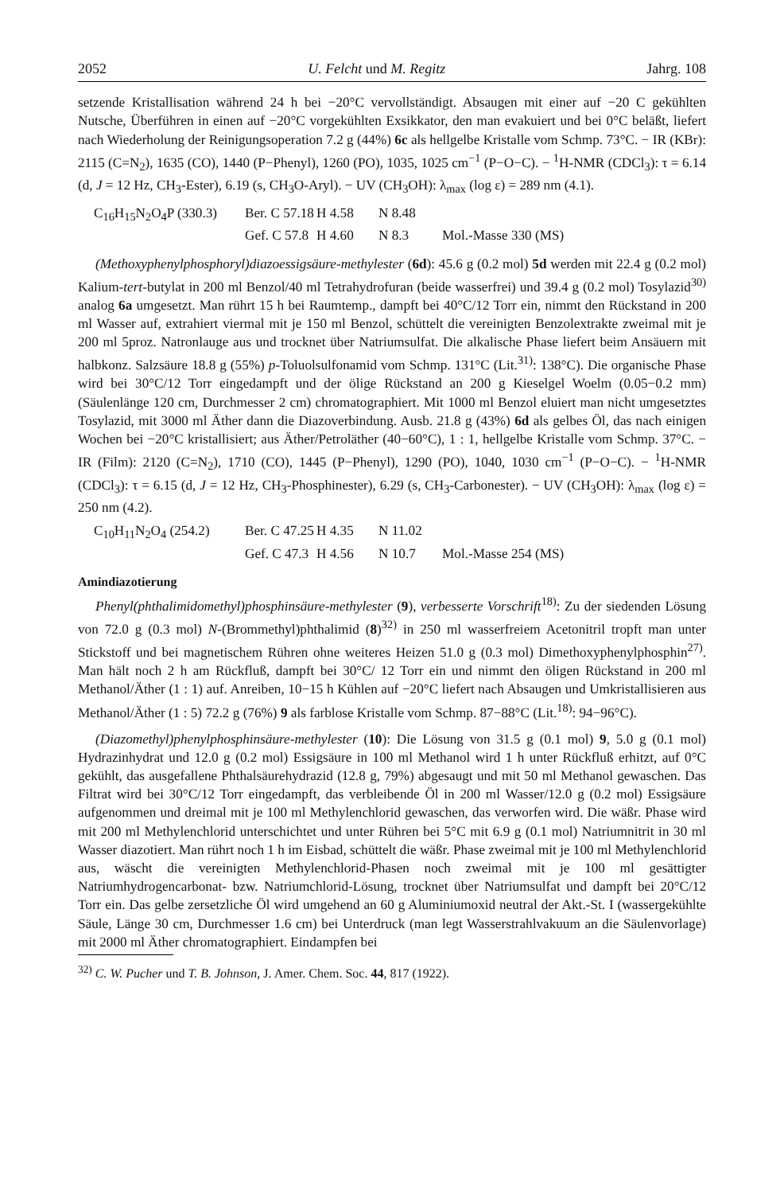2052 U. Felcht und M. Regitz Jahrg. 108
setzende Kristallisation während 24 h bei −20°C vervollständigt. Absaugen mit einer auf −20 C gekühlten Nutsche, Überführen in einen auf −20°C vorgekühlten Exsikkator, den man evakuiert und bei 0°C beläßt, liefert nach Wiederholung der Reinigungsoperation 7.2 g (44%) 6c als hellgelbe Kristalle vom Schmp. 73°C. − IR (KBr): 2115 (C=N<sub>2</sub>), 1635 (CO), 1440 (P−Phenyl), 1260 (PO), 1035, 1025 cm<sup>−1</sup> (P−O−C). − <sup>1</sup>H-NMR (CDCl<sub>3</sub>): τ = 6.14 (d, J = 12 Hz, CH<sub>3</sub>-Ester), 6.19 (s, CH<sub>3</sub>O-Aryl). − UV (CH<sub>3</sub>OH): λ<sub>max</sub> (log ε) = 289 nm (4.1).
C<sub>16</sub>H<sub>15</sub>N<sub>2</sub>O<sub>4</sub>P (330.3) Ber. C 57.18 H 4.58 N 8.48
Gef. C 57.8 H 4.60 N 8.3 Mol.-Masse 330 (MS)
(Methoxyphenylphosphoryl)diazoessigsäure-methylester (6d): 45.6 g (0.2 mol) 5d werden mit 22.4 g (0.2 mol) Kalium-tert-butylat in 200 ml Benzol/40 ml Tetrahydrofuran (beide wasserfrei) und 39.4 g (0.2 mol) Tosylazid<sup>30)</sup> analog 6a umgesetzt. Man rührt 15 h bei Raumtemp., dampft bei 40°C/12 Torr ein, nimmt den Rückstand in 200 ml Wasser auf, extrahiert viermal mit je 150 ml Benzol, schüttelt die vereinigten Benzolextrakte zweimal mit je 200 ml 5proz. Natronlauge aus und trocknet über Natriumsulfat. Die alkalische Phase liefert beim Ansäuern mit halbkonz. Salzsäure 18.8 g (55%) p-Toluolsulfonamid vom Schmp. 131°C (Lit.<sup>31)</sup>: 138°C). Die organische Phase wird bei 30°C/12 Torr eingedampft und der ölige Rückstand an 200 g Kieselgel Woelm (0.05−0.2 mm) (Säulenlänge 120 cm, Durchmesser 2 cm) chromatographiert. Mit 1000 ml Benzol eluiert man nicht umgesetztes Tosylazid, mit 3000 ml Äther dann die Diazoverbindung. Ausb. 21.8 g (43%) 6d als gelbes Öl, das nach einigen Wochen bei −20°C kristallisiert; aus Äther/Petroläther (40−60°C), 1 : 1, hellgelbe Kristalle vom Schmp. 37°C. − IR (Film): 2120 (C=N<sub>2</sub>), 1710 (CO), 1445 (P−Phenyl), 1290 (PO), 1040, 1030 cm<sup>−1</sup> (P−O−C). − <sup>1</sup>H-NMR (CDCl<sub>3</sub>): τ = 6.15 (d, J = 12 Hz, CH<sub>3</sub>-Phosphinester), 6.29 (s, CH<sub>3</sub>-Carbonester). − UV (CH<sub>3</sub>OH): λ<sub>max</sub> (log ε) = 250 nm (4.2).
C<sub>10</sub>H<sub>11</sub>N<sub>2</sub>O<sub>4</sub> (254.2) Ber. C 47.25 H 4.35 N 11.02
Gef. C 47.3 H 4.56 N 10.7 Mol.-Masse 254 (MS)
Amindiazotierung
Phenyl(phthalimidomethyl)phosphinsäure-methylester (9), verbesserte Vorschrift<sup>18)</sup>: Zu der siedenden Lösung von 72.0 g (0.3 mol) N-(Brommethyl)phthalimid (8)<sup>32)</sup> in 250 ml wasserfreiem Acetonitril tropft man unter Stickstoff und bei magnetischem Rühren ohne weiteres Heizen 51.0 g (0.3 mol) Dimethoxyphenylphosphin<sup>27)</sup>. Man hält noch 2 h am Rückfluß, dampft bei 30°C/ 12 Torr ein und nimmt den öligen Rückstand in 200 ml Methanol/Äther (1 : 1) auf. Anreiben, 10−15 h Kühlen auf −20°C liefert nach Absaugen und Umkristallisieren aus Methanol/Äther (1 : 5) 72.2 g (76%) 9 als farblose Kristalle vom Schmp. 87−88°C (Lit.<sup>18)</sup>: 94−96°C).
(Diazomethyl)phenylphosphinsäure-methylester (10): Die Lösung von 31.5 g (0.1 mol) 9, 5.0 g (0.1 mol) Hydrazinhydrat und 12.0 g (0.2 mol) Essigsäure in 100 ml Methanol wird 1 h unter Rückfluß erhitzt, auf 0°C gekühlt, das ausgefallene Phthalsäurehydrazid (12.8 g, 79%) abgesaugt und mit 50 ml Methanol gewaschen. Das Filtrat wird bei 30°C/12 Torr eingedampft, das verbleibende Öl in 200 ml Wasser/12.0 g (0.2 mol) Essigsäure aufgenommen und dreimal mit je 100 ml Methylenchlorid gewaschen, das verworfen wird. Die wäßr. Phase wird mit 200 ml Methylenchlorid unterschichtet und unter Rühren bei 5°C mit 6.9 g (0.1 mol) Natriumnitrit in 30 ml Wasser diazotiert. Man rührt noch 1 h im Eisbad, schüttelt die wäßr. Phase zweimal mit je 100 ml Methylenchlorid aus, wäscht die vereinigten Methylenchlorid-Phasen noch zweimal mit je 100 ml gesättigter Natriumhydrogencarbonat- bzw. Natriumchlorid-Lösung, trocknet über Natriumsulfat und dampft bei 20°C/12 Torr ein. Das gelbe zersetzliche Öl wird umgehend an 60 g Aluminiumoxid neutral der Akt.-St. I (wassergekühlte Säule, Länge 30 cm, Durchmesser 1.6 cm) bei Unterdruck (man legt Wasserstrahlvakuum an die Säulenvorlage) mit 2000 ml Äther chromatographiert. Eindampfen bei
<sup>32)</sup> C. W. Pucher und T. B. Johnson, J. Amer. Chem. Soc. 44, 817 (1922).